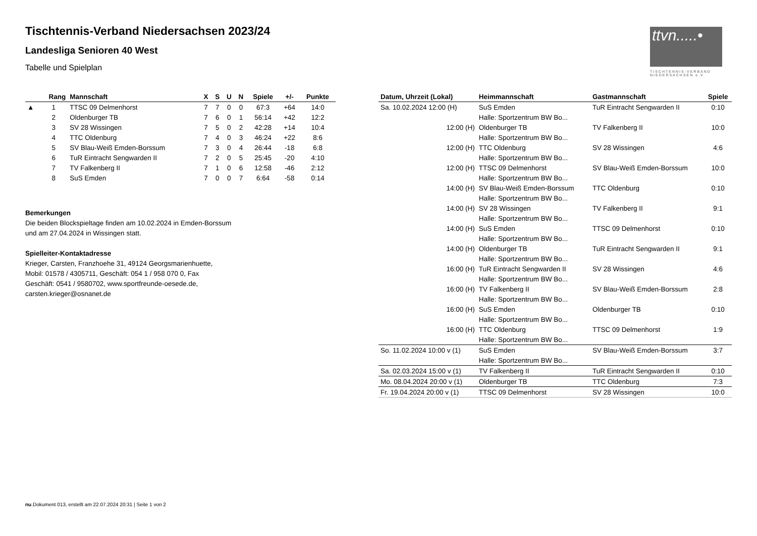Tischtennis-Verband Niedersachsen 2023/24
Landesliga Senioren 40 West
Tabelle und Spielplan
ttvn.....•
TISCHTENNIS-VERBAND
NIEDERSACHSEN e.V.
| | Rang | Mannschaft | X | S | U | N | Spiele | +/- | Punkte |
| --- | --- | --- | --- | --- | --- | --- | --- | --- | --- |
| ▲ | 1 | TTSC 09 Delmenhorst | 7 | 7 | 0 | 0 | 67:3 | +64 | 14:0 |
| | 2 | Oldenburger TB | 7 | 6 | 0 | 1 | 56:14 | +42 | 12:2 |
| | 3 | SV 28 Wissingen | 7 | 5 | 0 | 2 | 42:28 | +14 | 10:4 |
| | 4 | TTC Oldenburg | 7 | 4 | 0 | 3 | 46:24 | +22 | 8:6 |
| | 5 | SV Blau-Weiß Emden-Borssum | 7 | 3 | 0 | 4 | 26:44 | -18 | 6:8 |
| | 6 | TuR Eintracht Sengwarden II | 7 | 2 | 0 | 5 | 25:45 | -20 | 4:10 |
| | 7 | TV Falkenberg II | 7 | 1 | 0 | 6 | 12:58 | -46 | 2:12 |
| | 8 | SuS Emden | 7 | 0 | 0 | 7 | 6:64 | -58 | 0:14 |
Bemerkungen
Die beiden Blockspieltage finden am 10.02.2024 in Emden-Borssum
und am 27.04.2024 in Wissingen statt.
Spielleiter-Kontaktadresse
Krieger, Carsten, Franzhoehe 31, 49124 Georgsmarienhuette,
Mobil: 01578 / 4305711, Geschäft: 054 1 / 958 070 0, Fax
Geschäft: 0541 / 9580702, www.sportfreunde-oesede.de,
carsten.krieger@osnanet.de
| Datum, Uhrzeit (Lokal) | Heimmannschaft | Gastmannschaft | Spiele |
| --- | --- | --- | --- |
| Sa. 10.02.2024 12:00 (H) | SuS Emden | TuR Eintracht Sengwarden II | 0:10 |
| | Halle: Sportzentrum BW Bo... | | |
| 12:00 (H) | Oldenburger TB | TV Falkenberg II | 10:0 |
| | Halle: Sportzentrum BW Bo... | | |
| 12:00 (H) | TTC Oldenburg | SV 28 Wissingen | 4:6 |
| | Halle: Sportzentrum BW Bo... | | |
| 12:00 (H) | TTSC 09 Delmenhorst | SV Blau-Weiß Emden-Borssum | 10:0 |
| | Halle: Sportzentrum BW Bo... | | |
| 14:00 (H) | SV Blau-Weiß Emden-Borssum | TTC Oldenburg | 0:10 |
| | Halle: Sportzentrum BW Bo... | | |
| 14:00 (H) | SV 28 Wissingen | TV Falkenberg II | 9:1 |
| | Halle: Sportzentrum BW Bo... | | |
| 14:00 (H) | SuS Emden | TTSC 09 Delmenhorst | 0:10 |
| | Halle: Sportzentrum BW Bo... | | |
| 14:00 (H) | Oldenburger TB | TuR Eintracht Sengwarden II | 9:1 |
| | Halle: Sportzentrum BW Bo... | | |
| 16:00 (H) | TuR Eintracht Sengwarden II | SV 28 Wissingen | 4:6 |
| | Halle: Sportzentrum BW Bo... | | |
| 16:00 (H) | TV Falkenberg II | SV Blau-Weiß Emden-Borssum | 2:8 |
| | Halle: Sportzentrum BW Bo... | | |
| 16:00 (H) | SuS Emden | Oldenburger TB | 0:10 |
| | Halle: Sportzentrum BW Bo... | | |
| 16:00 (H) | TTC Oldenburg | TTSC 09 Delmenhorst | 1:9 |
| | Halle: Sportzentrum BW Bo... | | |
| So. 11.02.2024 10:00 v (1) | SuS Emden | SV Blau-Weiß Emden-Borssum | 3:7 |
| | Halle: Sportzentrum BW Bo... | | |
| Sa. 02.03.2024 15:00 v (1) | TV Falkenberg II | TuR Eintracht Sengwarden II | 0:10 |
| Mo. 08.04.2024 20:00 v (1) | Oldenburger TB | TTC Oldenburg | 7:3 |
| Fr. 19.04.2024 20:00 v (1) | TTSC 09 Delmenhorst | SV 28 Wissingen | 10:0 |
nu.Dokument 013, erstellt am 22.07.2024 20:31 | Seite 1 von 2